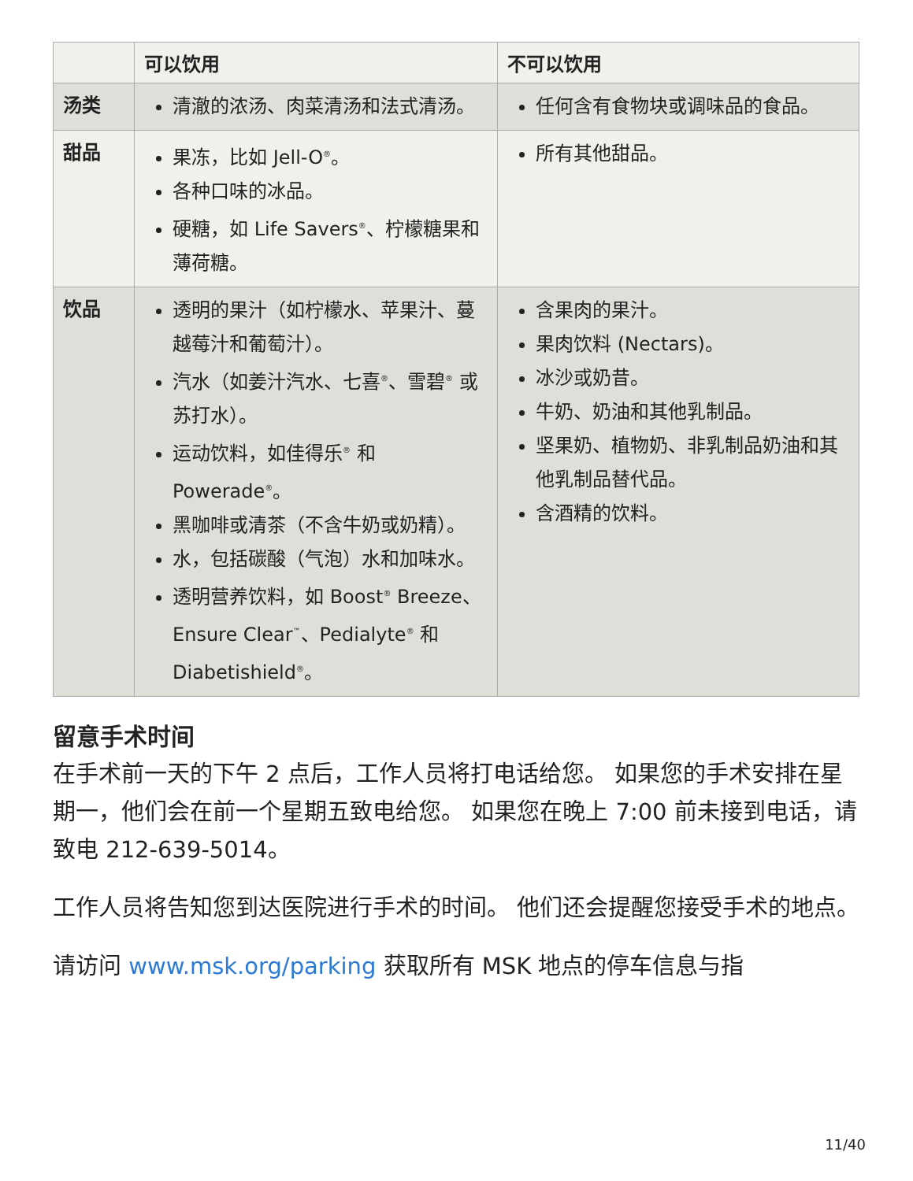| | 可以饮用 | 不可以饮用 |
| --- | --- | --- |
| 汤类 | 清澈的浓汤、肉菜清汤和法式清汤。 | 任何含有食物块或调味品的食品。 |
| 甜品 | 果冻，比如 Jell-O<sup>®</sup>。 各种口味的冰品。 硬糖，如 Life Savers<sup>®</sup>、柠檬糖果和薄荷糖。 | 所有其他甜品。 |
| 饮品 | 透明的果汁（如柠檬水、苹果汁、蔓越莓汁和葡萄汁）。 汽水（如姜汁汽水、七喜<sup>®</sup>、雪碧<sup>®</sup> 或苏打水）。 运动饮料，如佳得乐<sup>®</sup> 和 Powerade<sup>®</sup>。 黑咖啡或清茶（不含牛奶或奶精）。 水，包括碳酸（气泡）水和加味水。 透明营养饮料，如 Boost<sup>®</sup> Breeze、Ensure Clear<sup>™</sup>、Pedialyte<sup>®</sup> 和 Diabetishield<sup>®</sup>。 | 含果肉的果汁。 果肉饮料 (Nectars)。 冰沙或奶昔。 牛奶、奶油和其他乳制品。 坚果奶、植物奶、非乳制品奶油和其他乳制品替代品。 含酒精的饮料。 |
留意手术时间
在手术前一天的下午 2 点后，工作人员将打电话给您。 如果您的手术安排在星期一，他们会在前一个星期五致电给您。 如果您在晚上 7:00 前未接到电话，请致电 212-639-5014。
工作人员将告知您到达医院进行手术的时间。 他们还会提醒您接受手术的地点。
请访问 www.msk.org/parking 获取所有 MSK 地点的停车信息与指
11/40